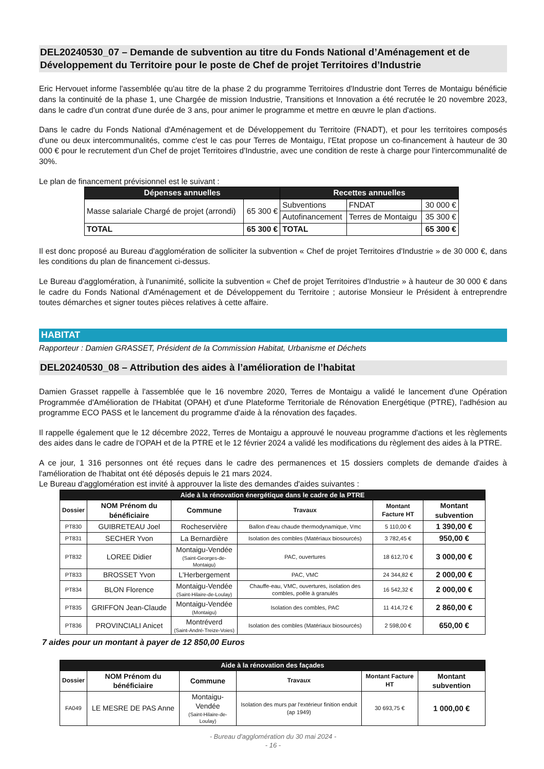DEL20240530_07 – Demande de subvention au titre du Fonds National d’Aménagement et de Développement du Territoire pour le poste de Chef de projet Territoires d’Industrie
Eric Hervouet informe l'assemblée qu'au titre de la phase 2 du programme Territoires d'Industrie dont Terres de Montaigu bénéficie dans la continuité de la phase 1, une Chargée de mission Industrie, Transitions et Innovation a été recrutée le 20 novembre 2023, dans le cadre d'un contrat d'une durée de 3 ans, pour animer le programme et mettre en œuvre le plan d'actions.
Dans le cadre du Fonds National d'Aménagement et de Développement du Territoire (FNADT), et pour les territoires composés d'une ou deux intercommunalités, comme c'est le cas pour Terres de Montaigu, l'Etat propose un co-financement à hauteur de 30 000 € pour le recrutement d'un Chef de projet Territoires d'Industrie, avec une condition de reste à charge pour l'intercommunalité de 30%.
Le plan de financement prévisionnel est le suivant :
| Dépenses annuelles | | Recettes annuelles | | |
| --- | --- | --- | --- | --- |
| Masse salariale Chargé de projet (arrondi) | 65 300 € | Subventions | FNDAT | 30 000 € |
| | | Autofinancement | Terres de Montaigu | 35 300 € |
| TOTAL | 65 300 € | TOTAL | | 65 300 € |
Il est donc proposé au Bureau d'agglomération de solliciter la subvention « Chef de projet Territoires d'Industrie » de 30 000 €, dans les conditions du plan de financement ci-dessus.
Le Bureau d'agglomération, à l'unanimité, sollicite la subvention « Chef de projet Territoires d'Industrie » à hauteur de 30 000 € dans le cadre du Fonds National d'Aménagement et de Développement du Territoire ; autorise Monsieur le Président à entreprendre toutes démarches et signer toutes pièces relatives à cette affaire.
HABITAT
Rapporteur : Damien GRASSET, Président de la Commission Habitat, Urbanisme et Déchets
DEL20240530_08 – Attribution des aides à l’amélioration de l’habitat
Damien Grasset rappelle à l'assemblée que le 16 novembre 2020, Terres de Montaigu a validé le lancement d'une Opération Programmée d'Amélioration de l'Habitat (OPAH) et d'une Plateforme Territoriale de Rénovation Energétique (PTRE), l'adhésion au programme ECO PASS et le lancement du programme d'aide à la rénovation des façades.
Il rappelle également que le 12 décembre 2022, Terres de Montaigu a approuvé le nouveau programme d'actions et les règlements des aides dans le cadre de l'OPAH et de la PTRE et le 12 février 2024 a validé les modifications du règlement des aides à la PTRE.
A ce jour, 1 316 personnes ont été reçues dans le cadre des permanences et 15 dossiers complets de demande d'aides à l'amélioration de l'habitat ont été déposés depuis le 21 mars 2024.
Le Bureau d'agglomération est invité à approuver la liste des demandes d'aides suivantes :
| Aide à la rénovation énergétique dans le cadre de la PTRE | | | | | |
| --- | --- | --- | --- | --- | --- |
| Dossier | NOM Prénom du bénéficiaire | Commune | Travaux | Montant Facture HT | Montant subvention |
| PT830 | GUIBRETEAU Joel | Rocheservière | Ballon d'eau chaude thermodynamique, Vmc | 5 110,00 € | 1 390,00 € |
| PT831 | SECHER Yvon | La Bernardière | Isolation des combles (Matériaux biosourcés) | 3 782,45 € | 950,00 € |
| PT832 | LOREE Didier | Montaigu-Vendée (Saint-Georges-de-Montaigu) | PAC, ouvertures | 18 612,70 € | 3 000,00 € |
| PT833 | BROSSET Yvon | L'Herbergement | PAC, VMC | 24 344,82 € | 2 000,00 € |
| PT834 | BLON Florence | Montaigu-Vendée (Saint-Hilaire-de-Loulay) | Chauffe-eau, VMC, ouvertures, isolation des combles, poêle à granulés | 16 542,32 € | 2 000,00 € |
| PT835 | GRIFFON Jean-Claude | Montaigu-Vendée (Montaigu) | Isolation des combles, PAC | 11 414,72 € | 2 860,00 € |
| PT836 | PROVINCIALI Anicet | Montréverd (Saint-André-Treize-Voies) | Isolation des combles (Matériaux biosourcés) | 2 598,00 € | 650,00 € |
7 aides pour un montant à payer de 12 850,00 Euros
| Aide à la rénovation des façades | | | | | |
| --- | --- | --- | --- | --- | --- |
| Dossier | NOM Prénom du bénéficiaire | Commune | Travaux | Montant Facture HT | Montant subvention |
| FA049 | LE MESRE DE PAS Anne | Montaigu-Vendée (Saint-Hilaire-de-Loulay) | Isolation des murs par l'extérieur finition enduit (ap 1949) | 30 693,75 € | 1 000,00 € |
- Bureau d'agglomération du 30 mai 2024 -
- 16 -